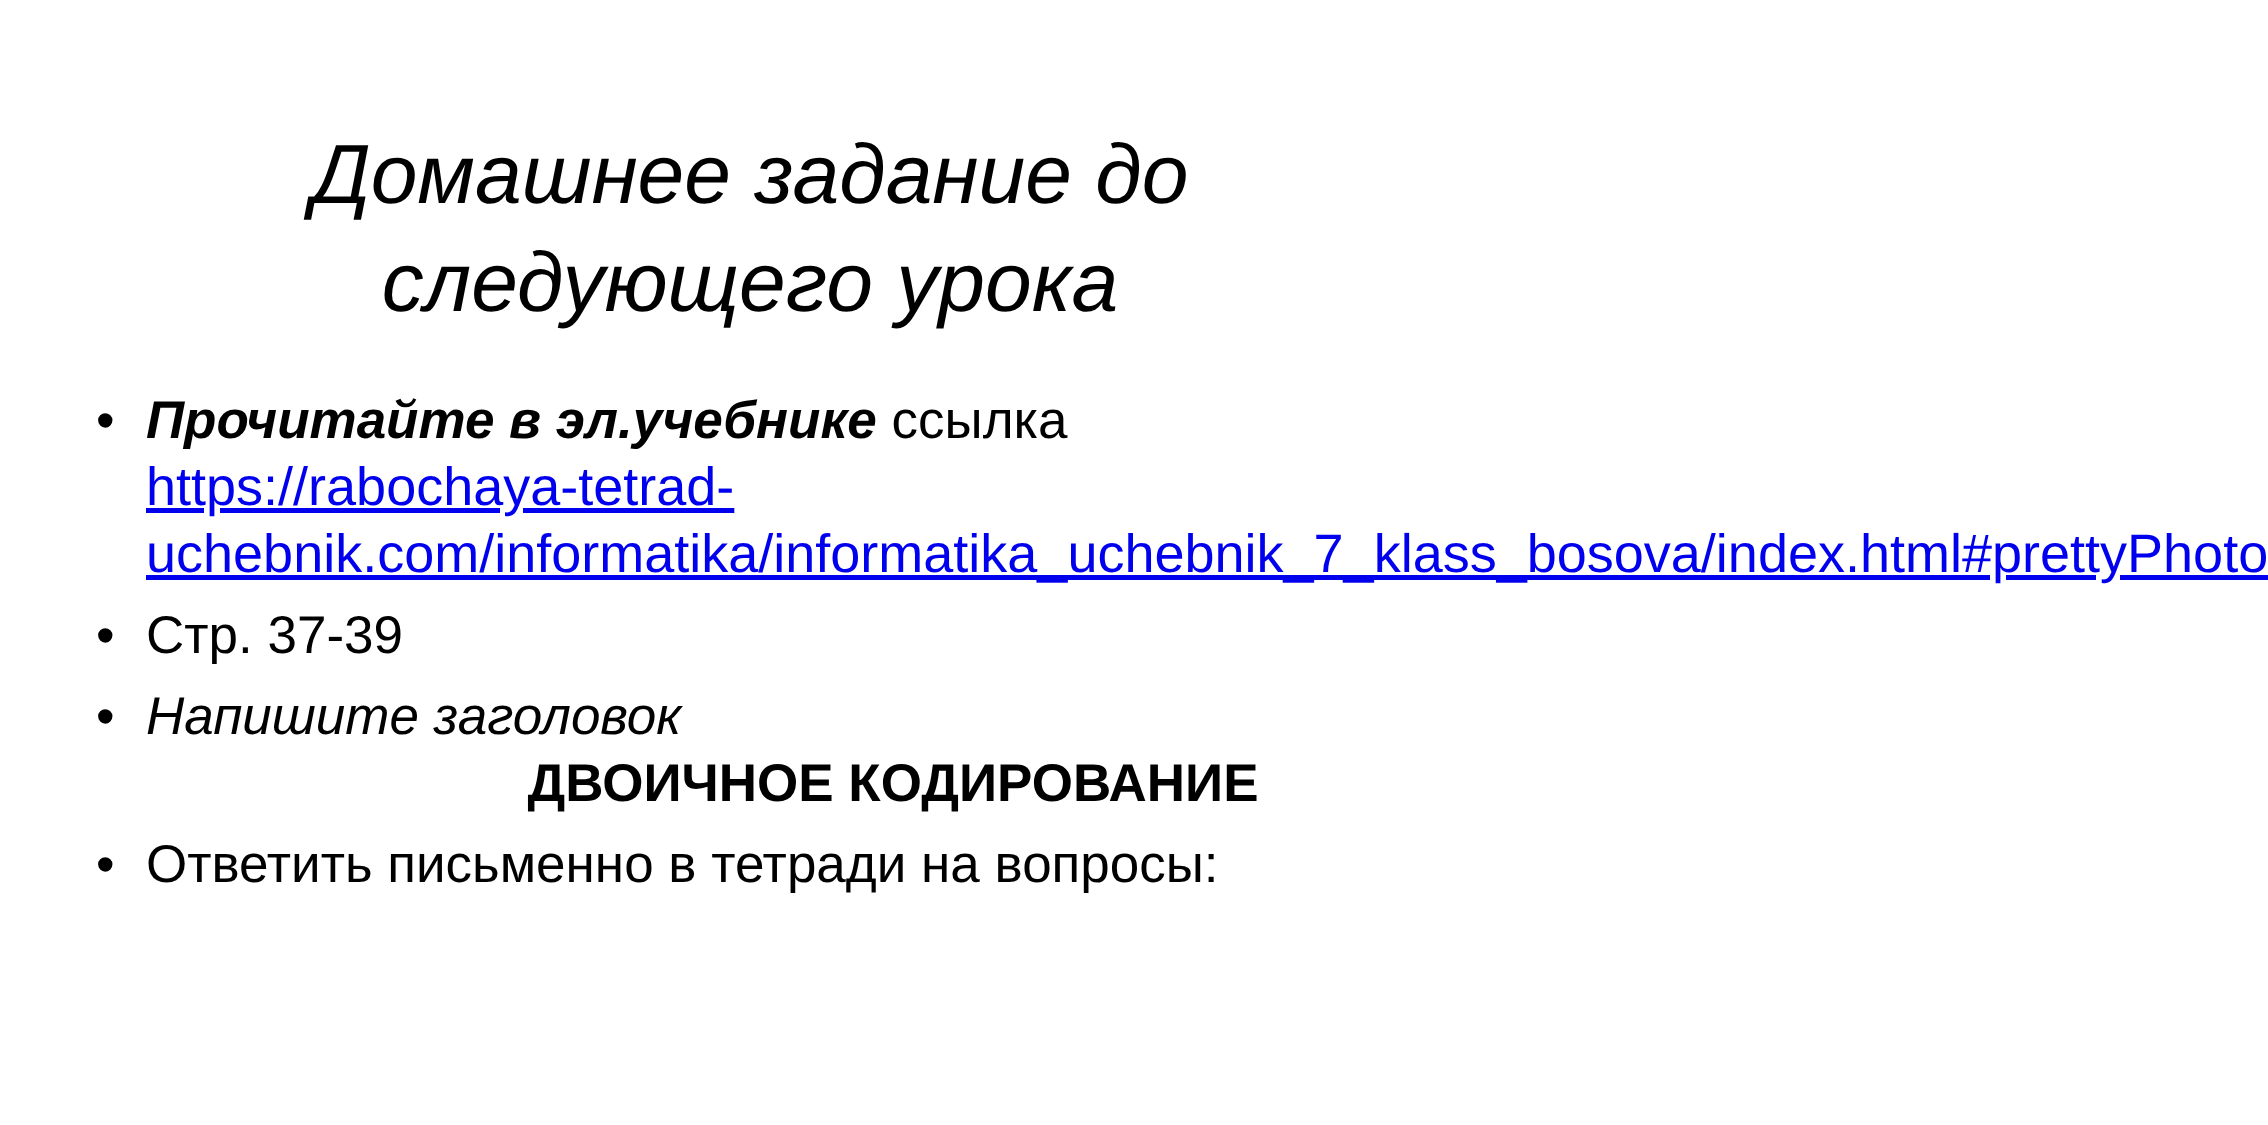Домашнее задание до
следующего урока
• Прочитайте в эл.учебнике ссылка https://rabochaya-tetrad-uchebnik.com/informatika/informatika_uchebnik_7_klass_bosova/index.html#prettyPhoto
• Стр. 37-39
• Напишите заголовок
ДВОИЧНОЕ КОДИРОВАНИЕ
• Ответить письменно в тетради на вопросы: